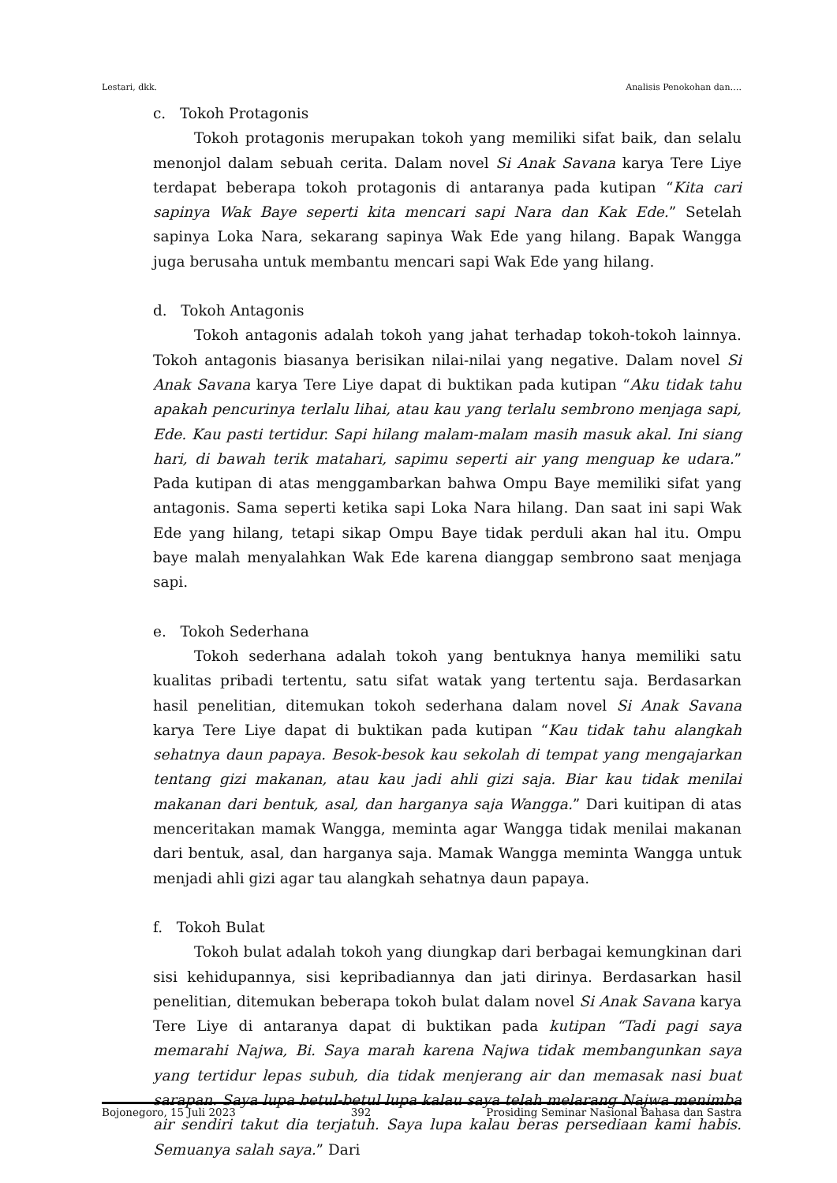Lestari, dkk. Analisis Penokohan dan….
c. Tokoh Protagonis
Tokoh protagonis merupakan tokoh yang memiliki sifat baik, dan selalu menonjol dalam sebuah cerita. Dalam novel Si Anak Savana karya Tere Liye terdapat beberapa tokoh protagonis di antaranya pada kutipan “Kita cari sapinya Wak Baye seperti kita mencari sapi Nara dan Kak Ede.” Setelah sapinya Loka Nara, sekarang sapinya Wak Ede yang hilang. Bapak Wangga juga berusaha untuk membantu mencari sapi Wak Ede yang hilang.
d. Tokoh Antagonis
Tokoh antagonis adalah tokoh yang jahat terhadap tokoh-tokoh lainnya. Tokoh antagonis biasanya berisikan nilai-nilai yang negative. Dalam novel Si Anak Savana karya Tere Liye dapat di buktikan pada kutipan “Aku tidak tahu apakah pencurinya terlalu lihai, atau kau yang terlalu sembrono menjaga sapi, Ede. Kau pasti tertidur. Sapi hilang malam-malam masih masuk akal. Ini siang hari, di bawah terik matahari, sapimu seperti air yang menguap ke udara.” Pada kutipan di atas menggambarkan bahwa Ompu Baye memiliki sifat yang antagonis. Sama seperti ketika sapi Loka Nara hilang. Dan saat ini sapi Wak Ede yang hilang, tetapi sikap Ompu Baye tidak perduli akan hal itu. Ompu baye malah menyalahkan Wak Ede karena dianggap sembrono saat menjaga sapi.
e. Tokoh Sederhana
Tokoh sederhana adalah tokoh yang bentuknya hanya memiliki satu kualitas pribadi tertentu, satu sifat watak yang tertentu saja. Berdasarkan hasil penelitian, ditemukan tokoh sederhana dalam novel Si Anak Savana karya Tere Liye dapat di buktikan pada kutipan “Kau tidak tahu alangkah sehatnya daun papaya. Besok-besok kau sekolah di tempat yang mengajarkan tentang gizi makanan, atau kau jadi ahli gizi saja. Biar kau tidak menilai makanan dari bentuk, asal, dan harganya saja Wangga.” Dari kuitipan di atas menceritakan mamak Wangga, meminta agar Wangga tidak menilai makanan dari bentuk, asal, dan harganya saja. Mamak Wangga meminta Wangga untuk menjadi ahli gizi agar tau alangkah sehatnya daun papaya.
f. Tokoh Bulat
Tokoh bulat adalah tokoh yang diungkap dari berbagai kemungkinan dari sisi kehidupannya, sisi kepribadiannya dan jati dirinya. Berdasarkan hasil penelitian, ditemukan beberapa tokoh bulat dalam novel Si Anak Savana karya Tere Liye di antaranya dapat di buktikan pada kutipan “Tadi pagi saya memarahi Najwa, Bi. Saya marah karena Najwa tidak membangunkan saya yang tertidur lepas subuh, dia tidak menjerang air dan memasak nasi buat sarapan. Saya lupa betul-betul lupa kalau saya telah melarang Najwa menimba air sendiri takut dia terjatuh. Saya lupa kalau beras persediaan kami habis. Semuanya salah saya.” Dari
Bojonegoro, 15 Juli 2023 392 Prosiding Seminar Nasional Bahasa dan Sastra